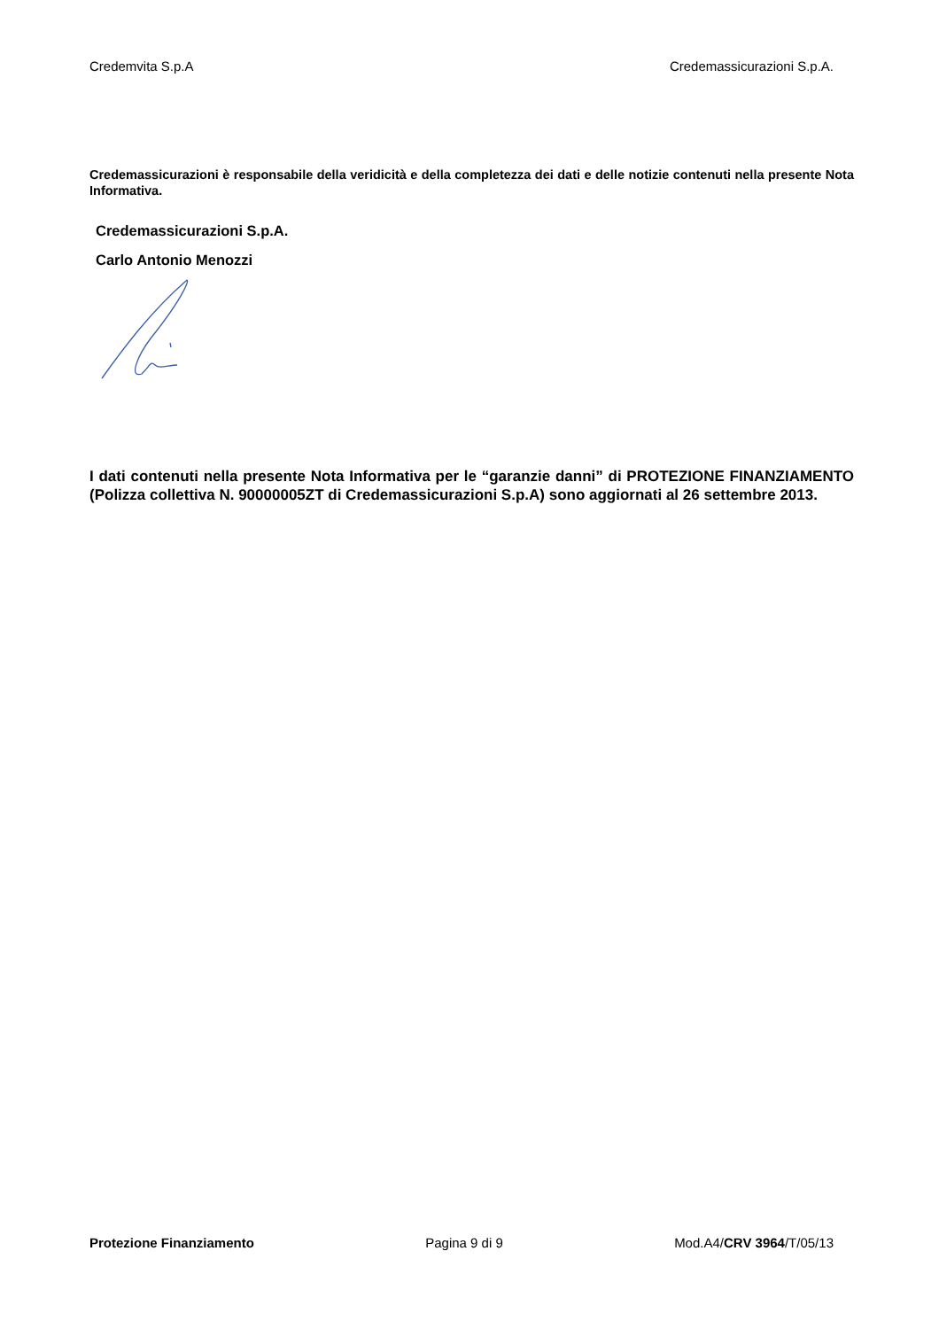Credemvita S.p.A Credemassicurazioni S.p.A.
Credemassicurazioni è responsabile della veridicità e della completezza dei dati e delle notizie contenuti nella presente Nota Informativa.
Credemassicurazioni S.p.A.
Carlo Antonio Menozzi
I dati contenuti nella presente Nota Informativa per le “garanzie danni” di PROTEZIONE FINANZIAMENTO (Polizza collettiva N. 90000005ZT di Credemassicurazioni S.p.A) sono aggiornati al 26 settembre 2013.
Protezione Finanziamento Pagina 9 di 9 Mod.A4/CRV 3964/T/05/13